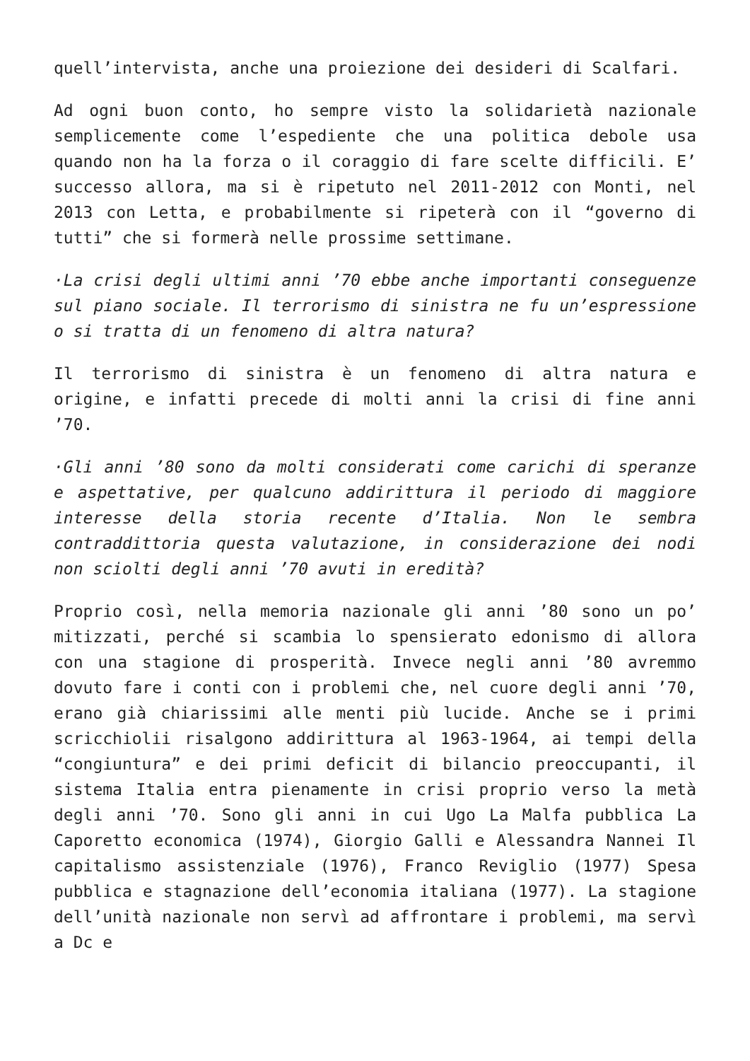quell’intervista, anche una proiezione dei desideri di Scalfari.
Ad ogni buon conto, ho sempre visto la solidarietà nazionale semplicemente come l’espediente che una politica debole usa quando non ha la forza o il coraggio di fare scelte difficili. E’ successo allora, ma si è ripetuto nel 2011-2012 con Monti, nel 2013 con Letta, e probabilmente si ripeterà con il “governo di tutti” che si formerà nelle prossime settimane.
·La crisi degli ultimi anni ’70 ebbe anche importanti conseguenze sul piano sociale. Il terrorismo di sinistra ne fu un’espressione o si tratta di un fenomeno di altra natura?
Il terrorismo di sinistra è un fenomeno di altra natura e origine, e infatti precede di molti anni la crisi di fine anni ’70.
·Gli anni ’80 sono da molti considerati come carichi di speranze e aspettative, per qualcuno addirittura il periodo di maggiore interesse della storia recente d’Italia. Non le sembra contraddittoria questa valutazione, in considerazione dei nodi non sciolti degli anni ’70 avuti in eredità?
Proprio così, nella memoria nazionale gli anni ’80 sono un po’ mitizzati, perché si scambia lo spensierato edonismo di allora con una stagione di prosperità. Invece negli anni ’80 avremmo dovuto fare i conti con i problemi che, nel cuore degli anni ’70, erano già chiarissimi alle menti più lucide. Anche se i primi scricchiolii risalgono addirittura al 1963-1964, ai tempi della “congiuntura” e dei primi deficit di bilancio preoccupanti, il sistema Italia entra pienamente in crisi proprio verso la metà degli anni ’70. Sono gli anni in cui Ugo La Malfa pubblica La Caporetto economica (1974), Giorgio Galli e Alessandra Nannei Il capitalismo assistenziale (1976), Franco Reviglio (1977) Spesa pubblica e stagnazione dell’economia italiana (1977). La stagione dell’unità nazionale non servì ad affrontare i problemi, ma servì a Dc e